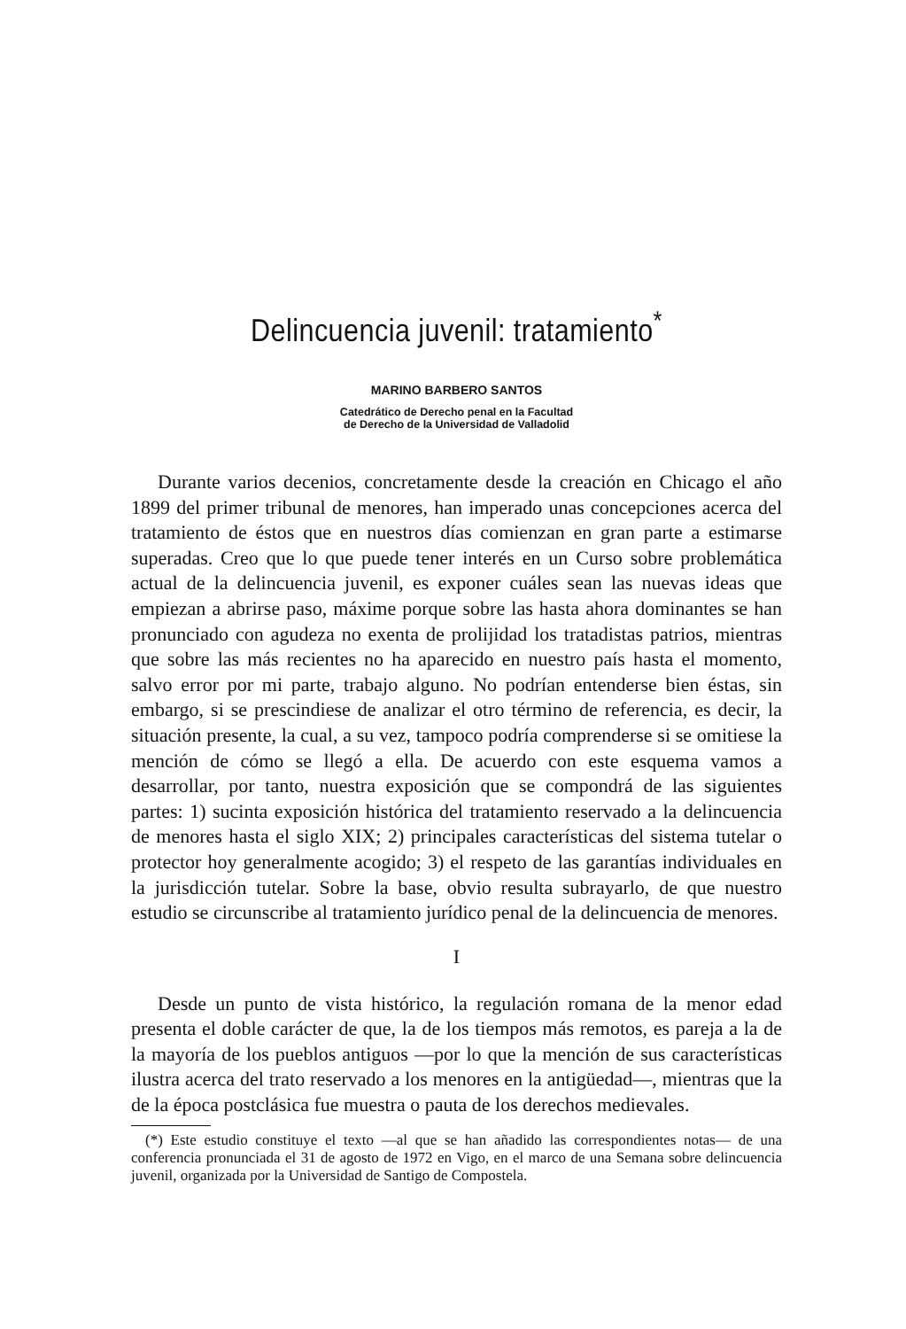Delincuencia juvenil: tratamiento<sup>*</sup>
MARINO BARBERO SANTOS
Catedrático de Derecho penal en la Facultad
de Derecho de la Universidad de Valladolid
Durante varios decenios, concretamente desde la creación en Chicago el año 1899 del primer tribunal de menores, han imperado unas concepciones acerca del tratamiento de éstos que en nuestros días comienzan en gran parte a estimarse superadas. Creo que lo que puede tener interés en un Curso sobre problemática actual de la delincuencia juvenil, es exponer cuáles sean las nuevas ideas que empiezan a abrirse paso, máxime porque sobre las hasta ahora dominantes se han pronunciado con agudeza no exenta de prolijidad los tratadistas patrios, mientras que sobre las más recientes no ha aparecido en nuestro país hasta el momento, salvo error por mi parte, trabajo alguno. No podrían entenderse bien éstas, sin embargo, si se prescindiese de analizar el otro término de referencia, es decir, la situación presente, la cual, a su vez, tampoco podría comprenderse si se omitiese la mención de cómo se llegó a ella. De acuerdo con este esquema vamos a desarrollar, por tanto, nuestra exposición que se compondrá de las siguientes partes: 1) sucinta exposición histórica del tratamiento reservado a la delincuencia de menores hasta el siglo XIX; 2) principales características del sistema tutelar o protector hoy generalmente acogido; 3) el respeto de las garantías individuales en la jurisdicción tutelar. Sobre la base, obvio resulta subrayarlo, de que nuestro estudio se circunscribe al tratamiento jurídico penal de la delincuencia de menores.
I
Desde un punto de vista histórico, la regulación romana de la menor edad presenta el doble carácter de que, la de los tiempos más remotos, es pareja a la de la mayoría de los pueblos antiguos —por lo que la mención de sus características ilustra acerca del trato reservado a los menores en la antigüedad—, mientras que la de la época postclásica fue muestra o pauta de los derechos medievales.
(*) Este estudio constituye el texto —al que se han añadido las correspondientes notas— de una conferencia pronunciada el 31 de agosto de 1972 en Vigo, en el marco de una Semana sobre delincuencia juvenil, organizada por la Universidad de Santigo de Compostela.